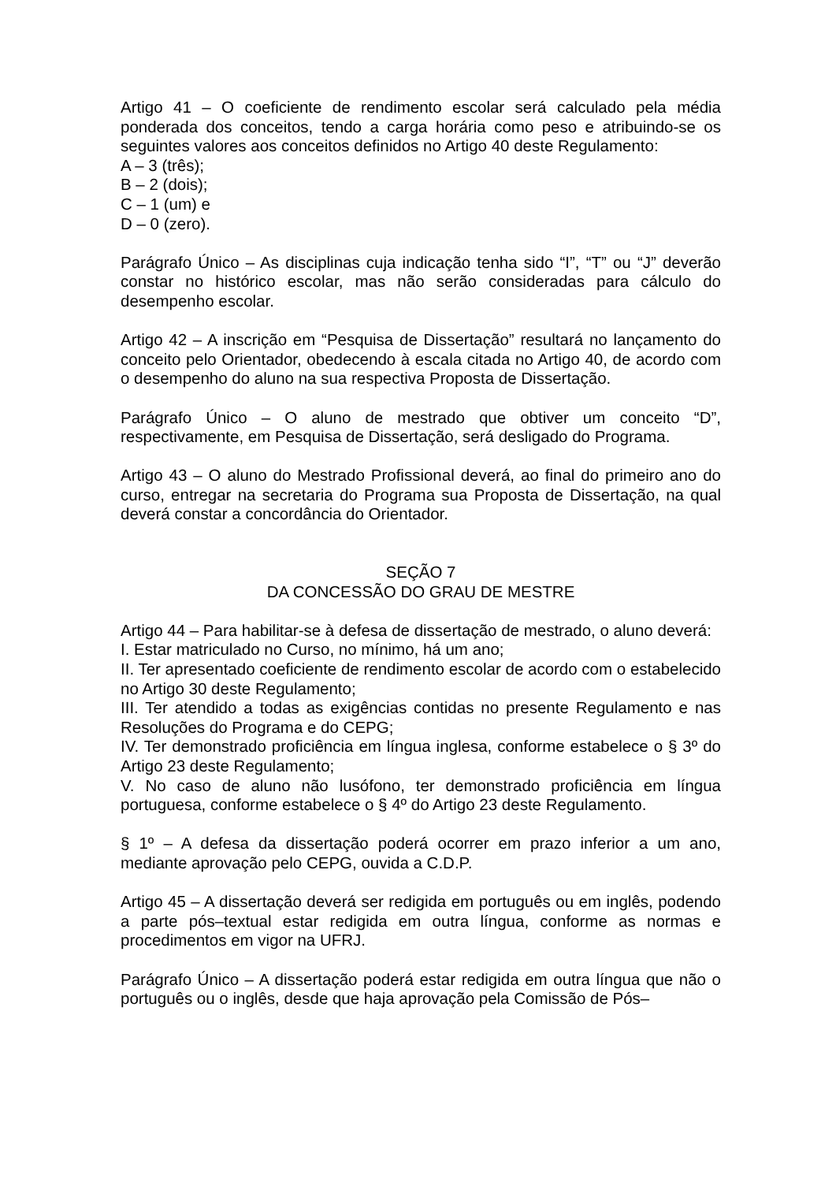Artigo 41 – O coeficiente de rendimento escolar será calculado pela média ponderada dos conceitos, tendo a carga horária como peso e atribuindo-se os seguintes valores aos conceitos definidos no Artigo 40 deste Regulamento:
A – 3 (três);
B – 2 (dois);
C – 1 (um) e
D – 0 (zero).
Parágrafo Único – As disciplinas cuja indicação tenha sido “I”, “T” ou “J” deverão constar no histórico escolar, mas não serão consideradas para cálculo do desempenho escolar.
Artigo 42 – A inscrição em “Pesquisa de Dissertação” resultará no lançamento do conceito pelo Orientador, obedecendo à escala citada no Artigo 40, de acordo com o desempenho do aluno na sua respectiva Proposta de Dissertação.
Parágrafo Único – O aluno de mestrado que obtiver um conceito “D”, respectivamente, em Pesquisa de Dissertação, será desligado do Programa.
Artigo 43 – O aluno do Mestrado Profissional deverá, ao final do primeiro ano do curso, entregar na secretaria do Programa sua Proposta de Dissertação, na qual deverá constar a concordância do Orientador.
SEÇÃO 7
DA CONCESSÃO DO GRAU DE MESTRE
Artigo 44 – Para habilitar-se à defesa de dissertação de mestrado, o aluno deverá:
I. Estar matriculado no Curso, no mínimo, há um ano;
II. Ter apresentado coeficiente de rendimento escolar de acordo com o estabelecido no Artigo 30 deste Regulamento;
III. Ter atendido a todas as exigências contidas no presente Regulamento e nas Resoluções do Programa e do CEPG;
IV. Ter demonstrado proficiência em língua inglesa, conforme estabelece o § 3º do Artigo 23 deste Regulamento;
V. No caso de aluno não lusófono, ter demonstrado proficiência em língua portuguesa, conforme estabelece o § 4º do Artigo 23 deste Regulamento.
§ 1º – A defesa da dissertação poderá ocorrer em prazo inferior a um ano, mediante aprovação pelo CEPG, ouvida a C.D.P.
Artigo 45 – A dissertação deverá ser redigida em português ou em inglês, podendo a parte pós–textual estar redigida em outra língua, conforme as normas e procedimentos em vigor na UFRJ.
Parágrafo Único – A dissertação poderá estar redigida em outra língua que não o português ou o inglês, desde que haja aprovação pela Comissão de Pós–